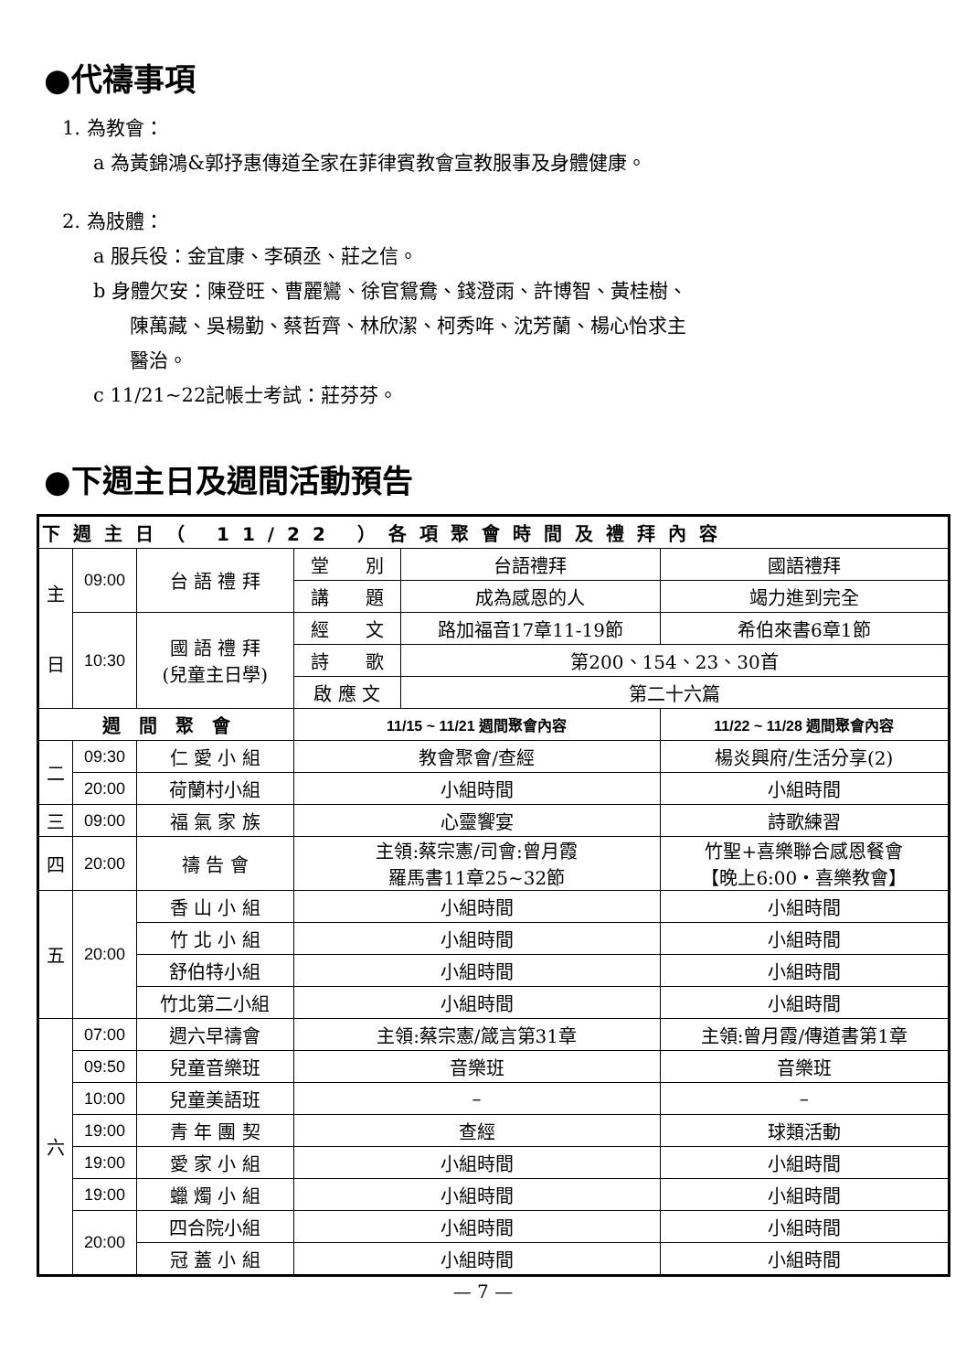●代禱事項
1. 為教會：
a 為黃錦鴻&郭抒惠傳道全家在菲律賓教會宣教服事及身體健康。
2. 為肢體：
a 服兵役：金宜康、李碩丞、莊之信。
b 身體欠安：陳登旺、曹麗鸞、徐官鴛鴦、錢澄雨、許博智、黃桂樹、
陳萬藏、吳楊勤、蔡哲齊、林欣潔、柯秀哖、沈芳蘭、楊心怡求主
醫治。
c 11/21~22記帳士考試：莊芬芬。
●下週主日及週間活動預告
| 下週主日（ 11/22 ）各項聚會時間及禮拜內容 | | | | | |
| 主 日 | 09:00 | 台 語 禮 拜 | 堂 別 | 台語禮拜 | 國語禮拜 |
| | | | 講 題 | 成為感恩的人 | 竭力進到完全 |
| | 10:30 | 國 語 禮 拜 (兒童主日學) | 經 文 | 路加福音17章11-19節 | 希伯來書6章1節 |
| | | | 詩 歌 | 第200、154、23、30首 | |
| | | | 啟 應 文 | 第二十六篇 | |
| 週 間 聚 會 | | | 11/15 ~ 11/21 週間聚會內容 | | 11/22 ~ 11/28 週間聚會內容 |
| 二 | 09:30 | 仁 愛 小 組 | 教會聚會/查經 | | 楊炎興府/生活分享(2) |
| | 20:00 | 荷蘭村小組 | 小組時間 | | 小組時間 |
| 三 | 09:00 | 福 氣 家 族 | 心靈饗宴 | | 詩歌練習 |
| 四 | 20:00 | 禱 告 會 | 主領:蔡宗憲/司會:曾月霞 羅馬書11章25~32節 | | 竹聖+喜樂聯合感恩餐會 【晚上6:00‧喜樂教會】 |
| 五 | 20:00 | 香 山 小 組 | 小組時間 | | 小組時間 |
| | | 竹 北 小 組 | 小組時間 | | 小組時間 |
| | | 舒伯特小組 | 小組時間 | | 小組時間 |
| | | 竹北第二小組 | 小組時間 | | 小組時間 |
| 六 | 07:00 | 週六早禱會 | 主領:蔡宗憲/箴言第31章 | | 主領:曾月霞/傳道書第1章 |
| | 09:50 | 兒童音樂班 | 音樂班 | | 音樂班 |
| | 10:00 | 兒童美語班 | – | | – |
| | 19:00 | 青 年 團 契 | 查經 | | 球類活動 |
| | 19:00 | 愛 家 小 組 | 小組時間 | | 小組時間 |
| | 19:00 | 蠟 燭 小 組 | 小組時間 | | 小組時間 |
| | 20:00 | 四合院小組 | 小組時間 | | 小組時間 |
| | | 冠 蓋 小 組 | 小組時間 | | 小組時間 |
— 7 —